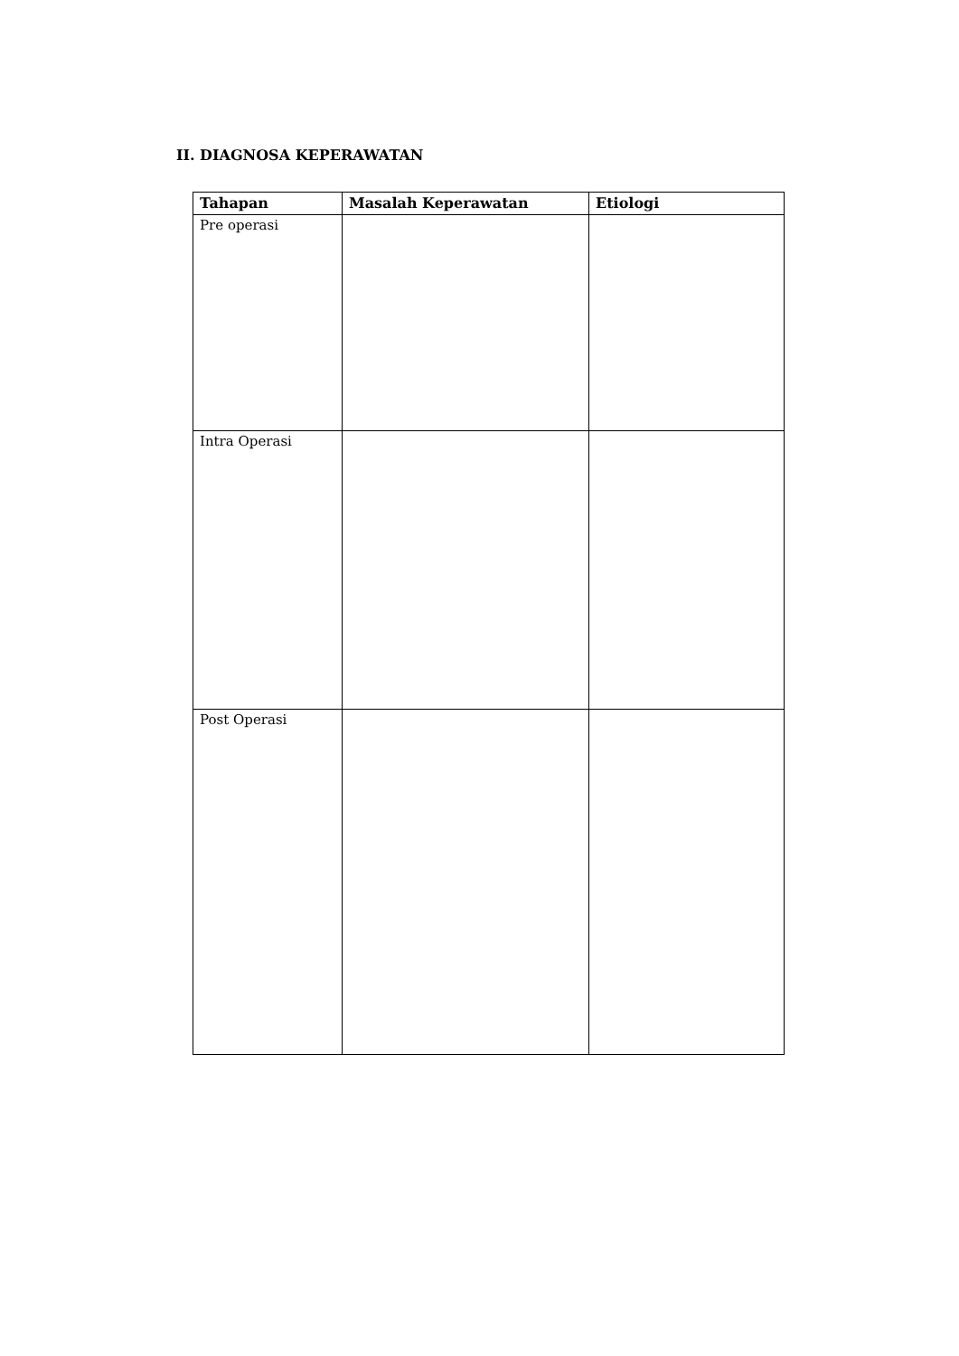II. DIAGNOSA KEPERAWATAN
| Tahapan | Masalah Keperawatan | Etiologi |
| --- | --- | --- |
| Pre operasi | | |
| Intra Operasi | | |
| Post Operasi | | |